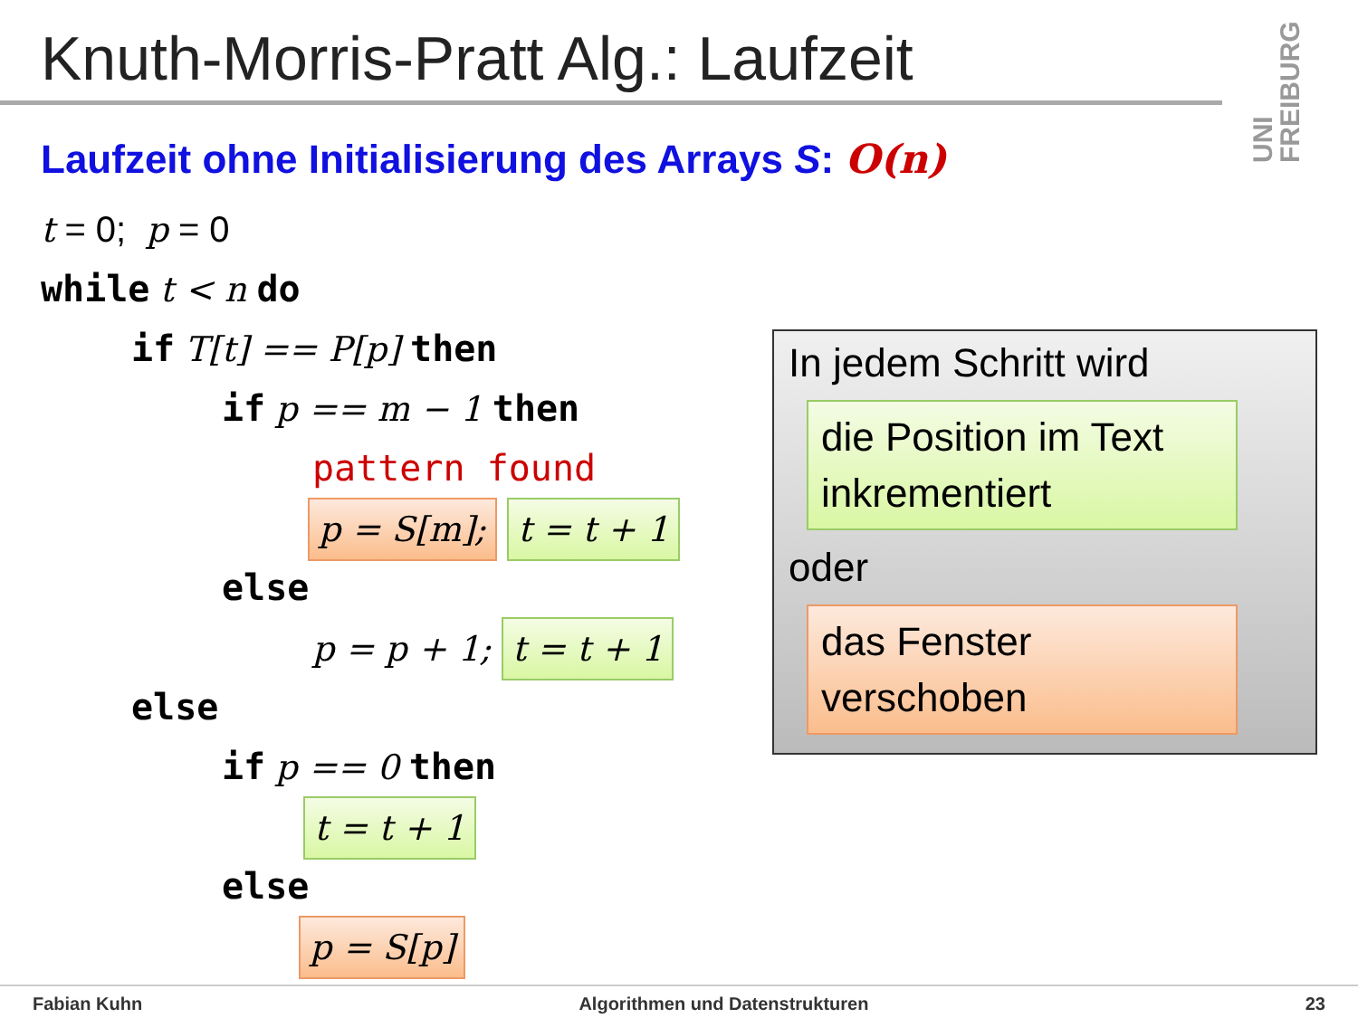Knuth-Morris-Pratt Alg.: Laufzeit
UNI FREIBURG
Laufzeit ohne Initialisierung des Arrays S: O(n)
t = 0; p = 0
while t < n do
if T[t] == P[p] then
if p == m − 1 then
pattern found
p = S[m]; t = t + 1
else
p = p + 1; t = t + 1
else
if p == 0 then
t = t + 1
else
p = S[p]
In jedem Schritt wird
die Position im Text inkrementiert
oder
das Fenster verschoben
Fabian Kuhn Algorithmen und Datenstrukturen 23